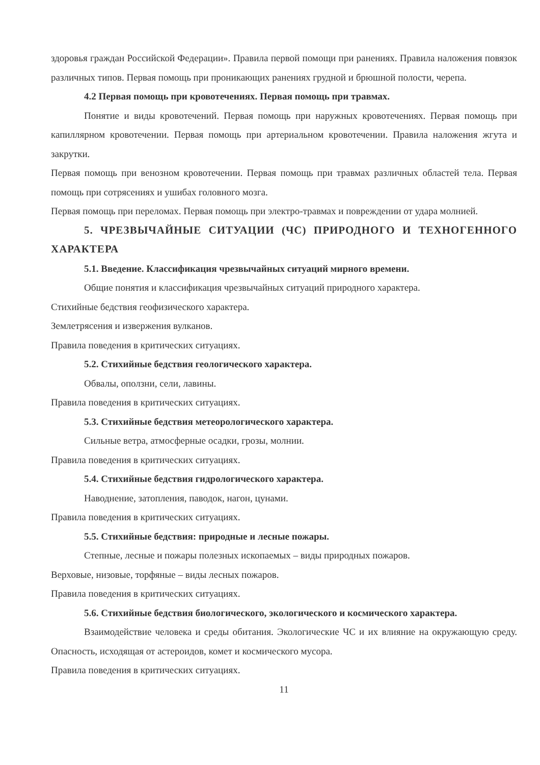здоровья граждан Российской Федерации». Правила первой помощи при ранениях. Правила наложения повязок различных типов. Первая помощь при проникающих ранениях грудной и брюшной полости, черепа.
4.2 Первая помощь при кровотечениях. Первая помощь при травмах.
Понятие и виды кровотечений. Первая помощь при наружных кровотечениях. Первая помощь при капиллярном кровотечении. Первая помощь при артериальном кровотечении. Правила наложения жгута и закрутки.
Первая помощь при венозном кровотечении. Первая помощь при травмах различных областей тела. Первая помощь при сотрясениях и ушибах головного мозга.
Первая помощь при переломах. Первая помощь при электро-травмах и повреждении от удара молнией.
5. ЧРЕЗВЫЧАЙНЫЕ СИТУАЦИИ (ЧС) ПРИРОДНОГО И ТЕХНОГЕННОГО ХАРАКТЕРА
5.1. Введение. Классификация чрезвычайных ситуаций мирного времени.
Общие понятия и классификация чрезвычайных ситуаций природного характера.
Стихийные бедствия геофизического характера.
Землетрясения и извержения вулканов.
Правила поведения в критических ситуациях.
5.2. Стихийные бедствия геологического характера.
Обвалы, оползни, сели, лавины.
Правила поведения в критических ситуациях.
5.3. Стихийные бедствия метеорологического характера.
Сильные ветра, атмосферные осадки, грозы, молнии.
Правила поведения в критических ситуациях.
5.4. Стихийные бедствия гидрологического характера.
Наводнение, затопления, паводок, нагон, цунами.
Правила поведения в критических ситуациях.
5.5. Стихийные бедствия: природные и лесные пожары.
Степные, лесные и пожары полезных ископаемых – виды природных пожаров.
Верховые, низовые, торфяные – виды лесных пожаров.
Правила поведения в критических ситуациях.
5.6. Стихийные бедствия биологического, экологического и космического характера.
Взаимодействие человека и среды обитания. Экологические ЧС и их влияние на окружающую среду. Опасность, исходящая от астероидов, комет и космического мусора.
Правила поведения в критических ситуациях.
11